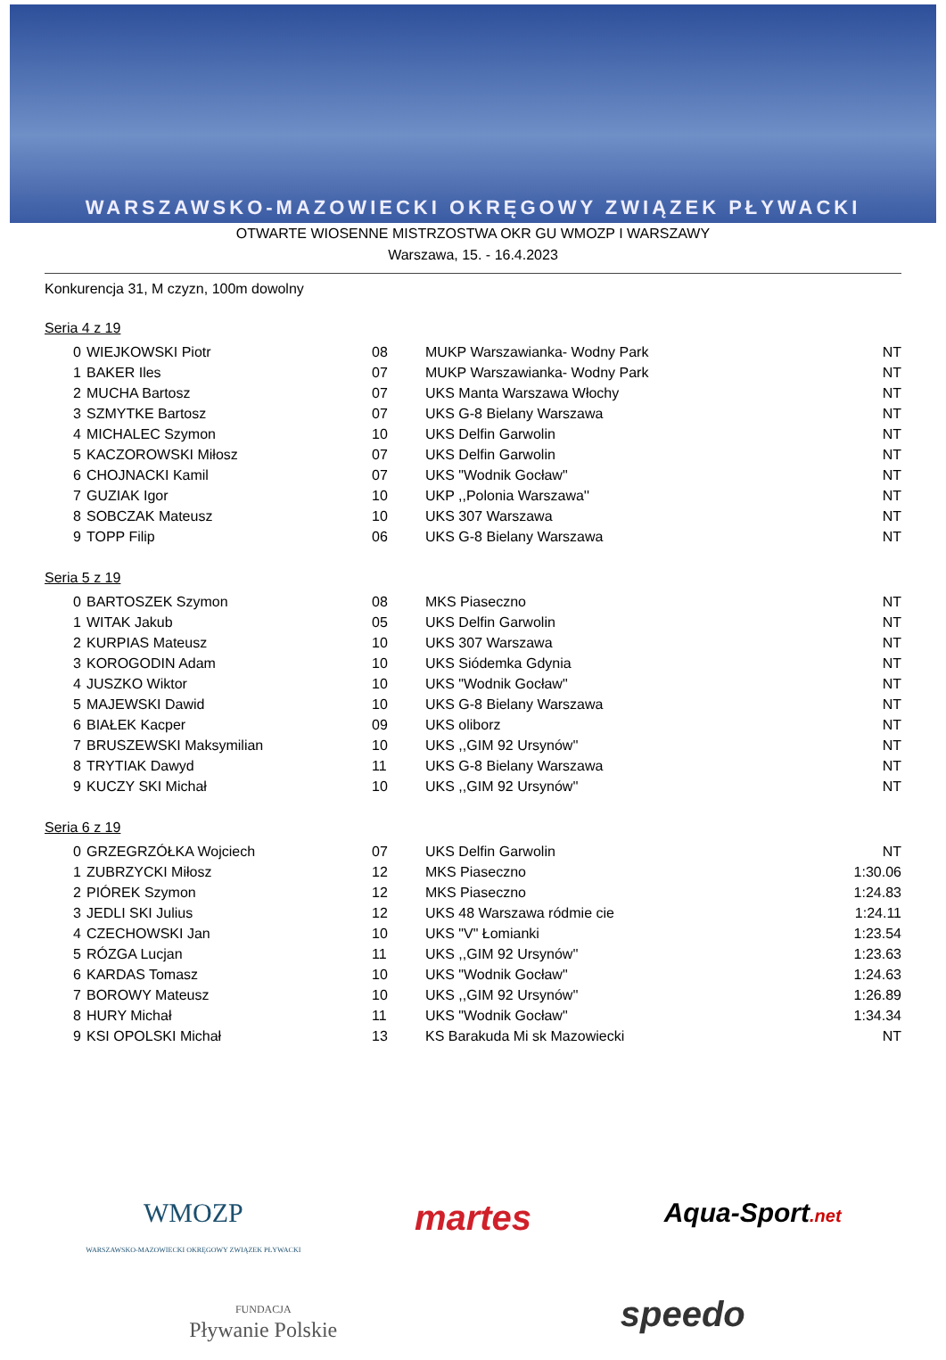WARSZAWSKO-MAZOWIECKI OKRĘGOWY ZWIĄZEK PŁYWACKI
OTWARTE WIOSENNE MISTRZOSTWA OKR GU WMOZP I WARSZAWY
Warszawa, 15. - 16.4.2023
Konkurencja 31, M czyzn, 100m dowolny
Seria 4 z 19
| 0 | WIEJKOWSKI Piotr | 08 | MUKP Warszawianka- Wodny Park | NT |
| 1 | BAKER Iles | 07 | MUKP Warszawianka- Wodny Park | NT |
| 2 | MUCHA Bartosz | 07 | UKS Manta Warszawa Włochy | NT |
| 3 | SZMYTKE Bartosz | 07 | UKS G-8 Bielany Warszawa | NT |
| 4 | MICHALEC Szymon | 10 | UKS Delfin Garwolin | NT |
| 5 | KACZOROWSKI Miłosz | 07 | UKS Delfin Garwolin | NT |
| 6 | CHOJNACKI Kamil | 07 | UKS "Wodnik Gocław" | NT |
| 7 | GUZIAK Igor | 10 | UKP ,,Polonia Warszawa'' | NT |
| 8 | SOBCZAK Mateusz | 10 | UKS 307 Warszawa | NT |
| 9 | TOPP Filip | 06 | UKS G-8 Bielany Warszawa | NT |
Seria 5 z 19
| 0 | BARTOSZEK Szymon | 08 | MKS Piaseczno | NT |
| 1 | WITAK Jakub | 05 | UKS Delfin Garwolin | NT |
| 2 | KURPIAS Mateusz | 10 | UKS 307 Warszawa | NT |
| 3 | KOROGODIN Adam | 10 | UKS Siódemka Gdynia | NT |
| 4 | JUSZKO Wiktor | 10 | UKS "Wodnik Gocław" | NT |
| 5 | MAJEWSKI Dawid | 10 | UKS G-8 Bielany Warszawa | NT |
| 6 | BIAŁEK Kacper | 09 | UKS oliborz | NT |
| 7 | BRUSZEWSKI Maksymilian | 10 | UKS ,,GIM 92 Ursynów'' | NT |
| 8 | TRYTIAK Dawyd | 11 | UKS G-8 Bielany Warszawa | NT |
| 9 | KUCZY SKI Michał | 10 | UKS ,,GIM 92 Ursynów'' | NT |
Seria 6 z 19
| 0 | GRZEGRZÓŁKA Wojciech | 07 | UKS Delfin Garwolin | NT |
| 1 | ZUBRZYCKI Miłosz | 12 | MKS Piaseczno | 1:30.06 |
| 2 | PIÓREK Szymon | 12 | MKS Piaseczno | 1:24.83 |
| 3 | JEDLI SKI Julius | 12 | UKS 48 Warszawa ródmie cie | 1:24.11 |
| 4 | CZECHOWSKI Jan | 10 | UKS "V" Łomianki | 1:23.54 |
| 5 | RÓZGA Lucjan | 11 | UKS ,,GIM 92 Ursynów'' | 1:23.63 |
| 6 | KARDAS Tomasz | 10 | UKS "Wodnik Gocław" | 1:24.63 |
| 7 | BOROWY Mateusz | 10 | UKS ,,GIM 92 Ursynów'' | 1:26.89 |
| 8 | HURY Michał | 11 | UKS "Wodnik Gocław" | 1:34.34 |
| 9 | KSI OPOLSKI Michał | 13 | KS Barakuda Mi sk Mazowiecki | NT |
WMOZP
WARSZAWSKO-MAZOWIECKI OKRĘGOWY ZWIĄZEK PŁYWACKI
martes
Aqua-Sport.net
FUNDACJA
Pływanie Polskie
speedo